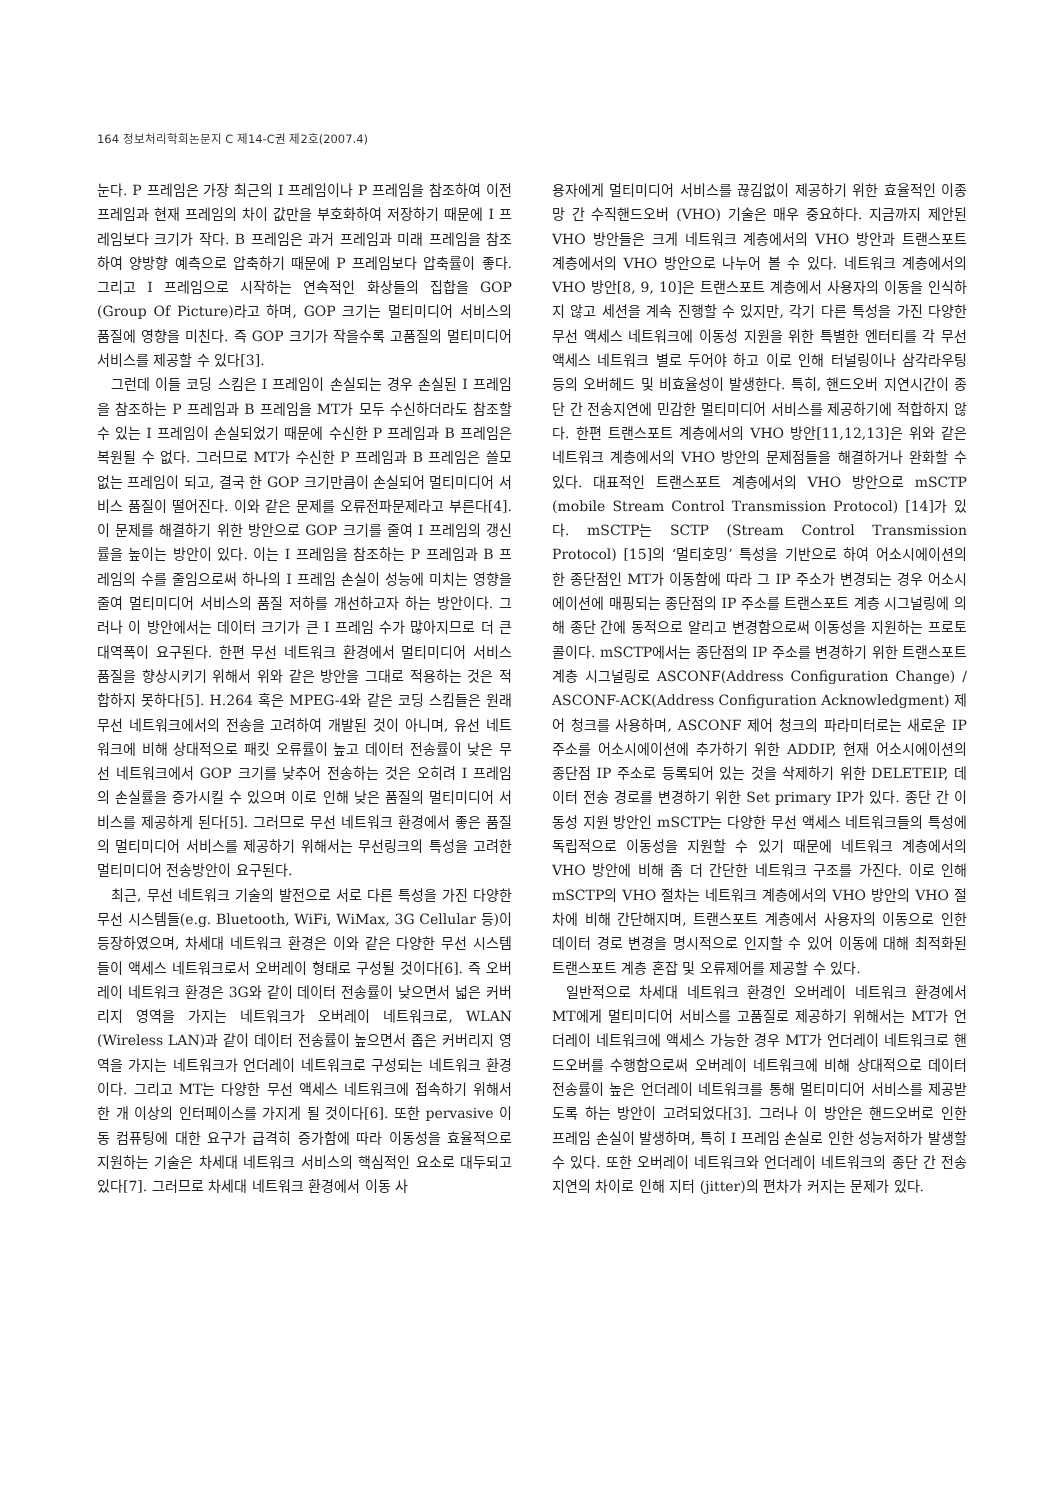164 정보처리학회논문지 C 제14-C권 제2호(2007.4)
눈다. P 프레임은 가장 최근의 I 프레임이나 P 프레임을 참조하여 이전 프레임과 현재 프레임의 차이 값만을 부호화하여 저장하기 때문에 I 프레임보다 크기가 작다. B 프레임은 과거 프레임과 미래 프레임을 참조하여 양방향 예측으로 압축하기 때문에 P 프레임보다 압축률이 좋다. 그리고 I 프레임으로 시작하는 연속적인 화상들의 집합을 GOP (Group Of Picture)라고 하며, GOP 크기는 멀티미디어 서비스의 품질에 영향을 미친다. 즉 GOP 크기가 작을수록 고품질의 멀티미디어 서비스를 제공할 수 있다[3].
그런데 이들 코딩 스킴은 I 프레임이 손실되는 경우 손실된 I 프레임을 참조하는 P 프레임과 B 프레임을 MT가 모두 수신하더라도 참조할 수 있는 I 프레임이 손실되었기 때문에 수신한 P 프레임과 B 프레임은 복원될 수 없다. 그러므로 MT가 수신한 P 프레임과 B 프레임은 쓸모없는 프레임이 되고, 결국 한 GOP 크기만큼이 손실되어 멀티미디어 서비스 품질이 떨어진다. 이와 같은 문제를 오류전파문제라고 부른다[4]. 이 문제를 해결하기 위한 방안으로 GOP 크기를 줄여 I 프레임의 갱신률을 높이는 방안이 있다. 이는 I 프레임을 참조하는 P 프레임과 B 프레임의 수를 줄임으로써 하나의 I 프레임 손실이 성능에 미치는 영향을 줄여 멀티미디어 서비스의 품질 저하를 개선하고자 하는 방안이다. 그러나 이 방안에서는 데이터 크기가 큰 I 프레임 수가 많아지므로 더 큰 대역폭이 요구된다. 한편 무선 네트워크 환경에서 멀티미디어 서비스 품질을 향상시키기 위해서 위와 같은 방안을 그대로 적용하는 것은 적합하지 못하다[5]. H.264 혹은 MPEG-4와 같은 코딩 스킴들은 원래 무선 네트워크에서의 전송을 고려하여 개발된 것이 아니며, 유선 네트워크에 비해 상대적으로 패킷 오류률이 높고 데이터 전송률이 낮은 무선 네트워크에서 GOP 크기를 낮추어 전송하는 것은 오히려 I 프레임의 손실률을 증가시킬 수 있으며 이로 인해 낮은 품질의 멀티미디어 서비스를 제공하게 된다[5]. 그러므로 무선 네트워크 환경에서 좋은 품질의 멀티미디어 서비스를 제공하기 위해서는 무선링크의 특성을 고려한 멀티미디어 전송방안이 요구된다.
최근, 무선 네트워크 기술의 발전으로 서로 다른 특성을 가진 다양한 무선 시스템들(e.g. Bluetooth, WiFi, WiMax, 3G Cellular 등)이 등장하였으며, 차세대 네트워크 환경은 이와 같은 다양한 무선 시스템들이 액세스 네트워크로서 오버레이 형태로 구성될 것이다[6]. 즉 오버레이 네트워크 환경은 3G와 같이 데이터 전송률이 낮으면서 넓은 커버리지 영역을 가지는 네트워크가 오버레이 네트워크로, WLAN (Wireless LAN)과 같이 데이터 전송률이 높으면서 좁은 커버리지 영역을 가지는 네트워크가 언더레이 네트워크로 구성되는 네트워크 환경이다. 그리고 MT는 다양한 무선 액세스 네트워크에 접속하기 위해서 한 개 이상의 인터페이스를 가지게 될 것이다[6]. 또한 pervasive 이동 컴퓨팅에 대한 요구가 급격히 증가함에 따라 이동성을 효율적으로 지원하는 기술은 차세대 네트워크 서비스의 핵심적인 요소로 대두되고 있다[7]. 그러므로 차세대 네트워크 환경에서 이동 사
용자에게 멀티미디어 서비스를 끊김없이 제공하기 위한 효율적인 이종 망 간 수직핸드오버 (VHO) 기술은 매우 중요하다. 지금까지 제안된 VHO 방안들은 크게 네트워크 계층에서의 VHO 방안과 트랜스포트 계층에서의 VHO 방안으로 나누어 볼 수 있다. 네트워크 계층에서의 VHO 방안[8, 9, 10]은 트랜스포트 계층에서 사용자의 이동을 인식하지 않고 세션을 계속 진행할 수 있지만, 각기 다른 특성을 가진 다양한 무선 액세스 네트워크에 이동성 지원을 위한 특별한 엔터티를 각 무선 액세스 네트워크 별로 두어야 하고 이로 인해 터널링이나 삼각라우팅 등의 오버헤드 및 비효율성이 발생한다. 특히, 핸드오버 지연시간이 종단 간 전송지연에 민감한 멀티미디어 서비스를 제공하기에 적합하지 않다. 한편 트랜스포트 계층에서의 VHO 방안[11,12,13]은 위와 같은 네트워크 계층에서의 VHO 방안의 문제점들을 해결하거나 완화할 수 있다. 대표적인 트랜스포트 계층에서의 VHO 방안으로 mSCTP (mobile Stream Control Transmission Protocol) [14]가 있다. mSCTP는 SCTP (Stream Control Transmission Protocol) [15]의 ‘멀티호밍’ 특성을 기반으로 하여 어소시에이션의 한 종단점인 MT가 이동함에 따라 그 IP 주소가 변경되는 경우 어소시에이션에 매핑되는 종단점의 IP 주소를 트랜스포트 계층 시그널링에 의해 종단 간에 동적으로 알리고 변경함으로써 이동성을 지원하는 프로토콜이다. mSCTP에서는 종단점의 IP 주소를 변경하기 위한 트랜스포트 계층 시그널링로 ASCONF(Address Configuration Change) / ASCONF-ACK(Address Configuration Acknowledgment) 제어 청크를 사용하며, ASCONF 제어 청크의 파라미터로는 새로운 IP 주소를 어소시에이션에 추가하기 위한 ADDIP, 현재 어소시에이션의 종단점 IP 주소로 등록되어 있는 것을 삭제하기 위한 DELETEIP, 데이터 전송 경로를 변경하기 위한 Set primary IP가 있다. 종단 간 이동성 지원 방안인 mSCTP는 다양한 무선 액세스 네트워크들의 특성에 독립적으로 이동성을 지원할 수 있기 때문에 네트워크 계층에서의 VHO 방안에 비해 좀 더 간단한 네트워크 구조를 가진다. 이로 인해 mSCTP의 VHO 절차는 네트워크 계층에서의 VHO 방안의 VHO 절차에 비해 간단해지며, 트랜스포트 계층에서 사용자의 이동으로 인한 데이터 경로 변경을 명시적으로 인지할 수 있어 이동에 대해 최적화된 트랜스포트 계층 혼잡 및 오류제어를 제공할 수 있다.
일반적으로 차세대 네트워크 환경인 오버레이 네트워크 환경에서 MT에게 멀티미디어 서비스를 고품질로 제공하기 위해서는 MT가 언더레이 네트워크에 액세스 가능한 경우 MT가 언더레이 네트워크로 핸드오버를 수행함으로써 오버레이 네트워크에 비해 상대적으로 데이터 전송률이 높은 언더레이 네트워크를 통해 멀티미디어 서비스를 제공받도록 하는 방안이 고려되었다[3]. 그러나 이 방안은 핸드오버로 인한 프레임 손실이 발생하며, 특히 I 프레임 손실로 인한 성능저하가 발생할 수 있다. 또한 오버레이 네트워크와 언더레이 네트워크의 종단 간 전송지연의 차이로 인해 지터 (jitter)의 편차가 커지는 문제가 있다.